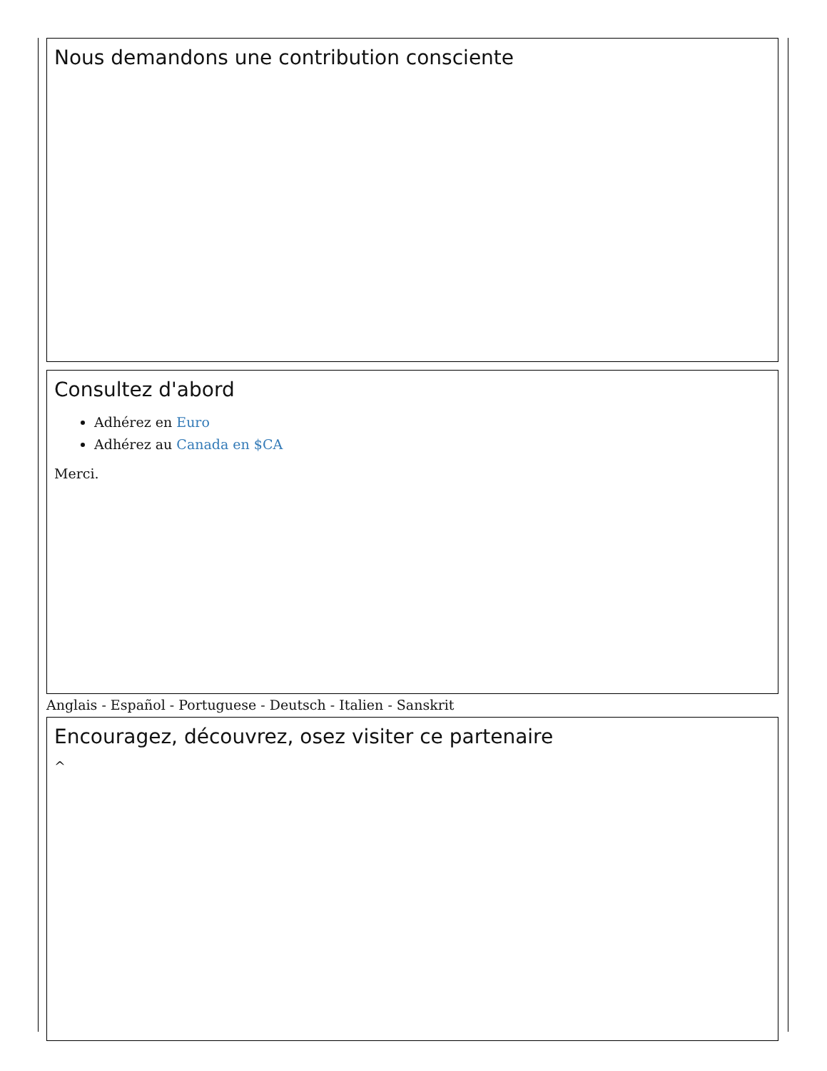Nous demandons une contribution consciente
Consultez d'abord
Adhérez en Euro
Adhérez au Canada en $CA
Merci.
Anglais - Español - Portuguese - Deutsch - Italien - Sanskrit
Encouragez, découvrez, osez visiter ce partenaire
^